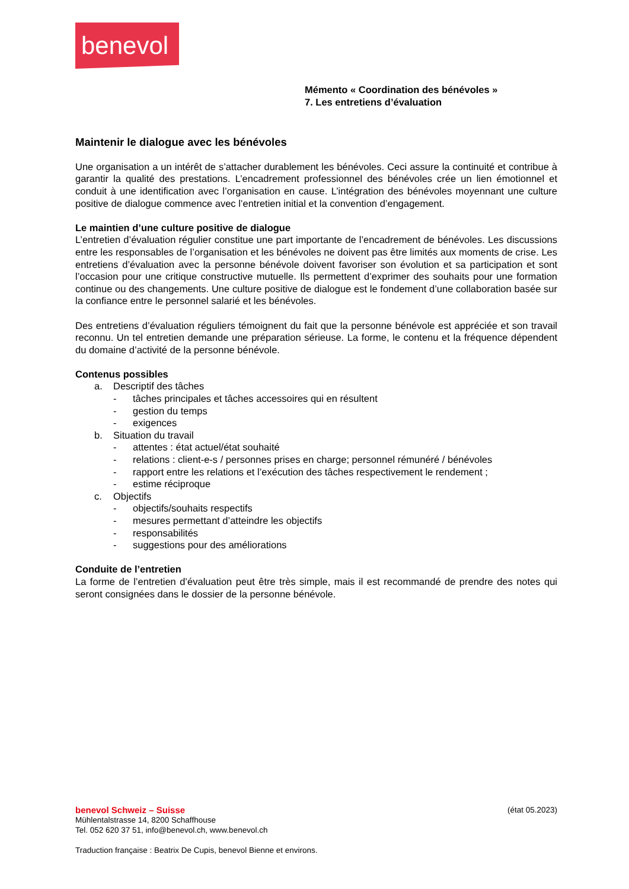benevol
Mémento « Coordination des bénévoles »
7. Les entretiens d’évaluation
Maintenir le dialogue avec les bénévoles
Une organisation a un intérêt de s’attacher durablement les bénévoles. Ceci assure la continuité et contribue à garantir la qualité des prestations. L’encadrement professionnel des bénévoles crée un lien émotionnel et conduit à une identification avec l’organisation en cause. L’intégration des bénévoles moyennant une culture positive de dialogue commence avec l’entretien initial et la convention d’engagement.
Le maintien d’une culture positive de dialogue
L’entretien d’évaluation régulier constitue une part importante de l’encadrement de bénévoles. Les discussions entre les responsables de l’organisation et les bénévoles ne doivent pas être limités aux moments de crise. Les entretiens d’évaluation avec la personne bénévole doivent favoriser son évolution et sa participation et sont l’occasion pour une critique constructive mutuelle. Ils permettent d’exprimer des souhaits pour une formation continue ou des changements. Une culture positive de dialogue est le fondement d’une collaboration basée sur la confiance entre le personnel salarié et les bénévoles.
Des entretiens d’évaluation réguliers témoignent du fait que la personne bénévole est appréciée et son travail reconnu. Un tel entretien demande une préparation sérieuse. La forme, le contenu et la fréquence dépendent du domaine d’activité de la personne bénévole.
Contenus possibles
a. Descriptif des tâches
- tâches principales et tâches accessoires qui en résultent
- gestion du temps
- exigences
b. Situation du travail
- attentes : état actuel/état souhaité
- relations : client-e-s / personnes prises en charge; personnel rémunéré / bénévoles
- rapport entre les relations et l’exécution des tâches respectivement le rendement ;
- estime réciproque
c. Objectifs
- objectifs/souhaits respectifs
- mesures permettant d’atteindre les objectifs
- responsabilités
- suggestions pour des améliorations
Conduite de l’entretien
La forme de l’entretien d’évaluation peut être très simple, mais il est recommandé de prendre des notes qui seront consignées dans le dossier de la personne bénévole.
benevol Schweiz – Suisse (état 05.2023)
Mühlentalstrasse 14, 8200 Schaffhouse
Tel. 052 620 37 51, info@benevol.ch, www.benevol.ch
Traduction française : Beatrix De Cupis, benevol Bienne et environs.